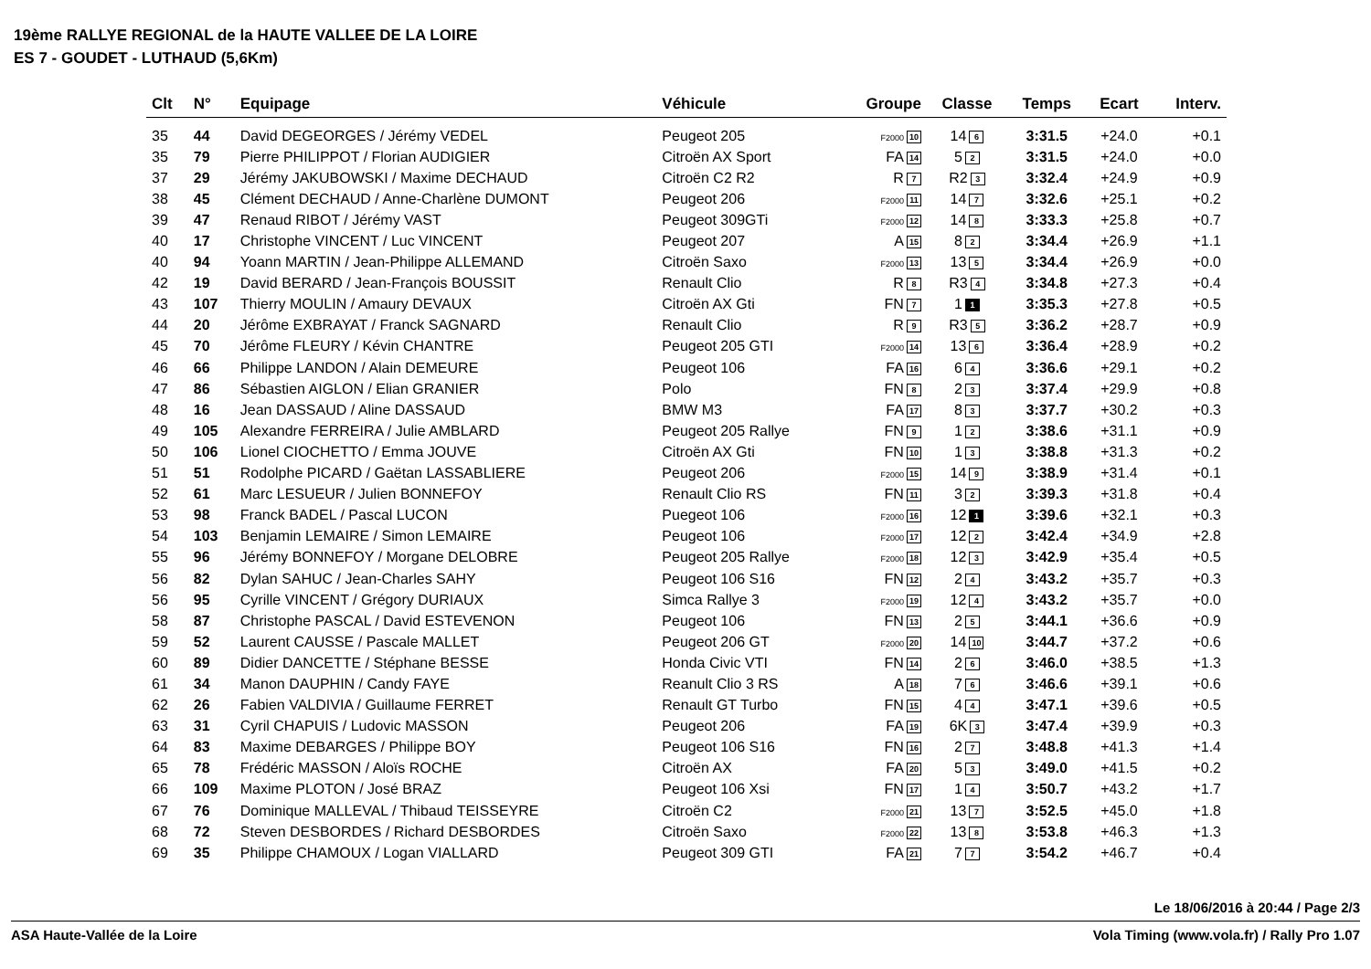19ème RALLYE REGIONAL de la HAUTE VALLEE DE LA LOIRE
ES 7 - GOUDET - LUTHAUD (5,6Km)
| Clt | N° | Equipage | Véhicule | Groupe | Classe | Temps | Ecart | Interv. |
| --- | --- | --- | --- | --- | --- | --- | --- | --- |
| 35 | 44 | David DEGEORGES / Jérémy VEDEL | Peugeot 205 | F2000 10 | 14 6 | 3:31.5 | +24.0 | +0.1 |
| 35 | 79 | Pierre PHILIPPOT / Florian AUDIGIER | Citroën AX Sport | FA 14 | 5 2 | 3:31.5 | +24.0 | +0.0 |
| 37 | 29 | Jérémy JAKUBOWSKI / Maxime DECHAUD | Citroën C2 R2 | R 7 | R2 3 | 3:32.4 | +24.9 | +0.9 |
| 38 | 45 | Clément DECHAUD / Anne-Charlène DUMONT | Peugeot 206 | F2000 11 | 14 7 | 3:32.6 | +25.1 | +0.2 |
| 39 | 47 | Renaud RIBOT / Jérémy VAST | Peugeot 309GTi | F2000 12 | 14 8 | 3:33.3 | +25.8 | +0.7 |
| 40 | 17 | Christophe VINCENT / Luc VINCENT | Peugeot 207 | A 15 | 8 2 | 3:34.4 | +26.9 | +1.1 |
| 40 | 94 | Yoann MARTIN / Jean-Philippe ALLEMAND | Citroën Saxo | F2000 13 | 13 5 | 3:34.4 | +26.9 | +0.0 |
| 42 | 19 | David BERARD / Jean-François BOUSSIT | Renault Clio | R 8 | R3 4 | 3:34.8 | +27.3 | +0.4 |
| 43 | 107 | Thierry MOULIN / Amaury DEVAUX | Citroën AX Gti | FN 7 | 1 1 | 3:35.3 | +27.8 | +0.5 |
| 44 | 20 | Jérôme EXBRAYAT / Franck SAGNARD | Renault Clio | R 9 | R3 5 | 3:36.2 | +28.7 | +0.9 |
| 45 | 70 | Jérôme FLEURY / Kévin CHANTRE | Peugeot 205 GTI | F2000 14 | 13 6 | 3:36.4 | +28.9 | +0.2 |
| 46 | 66 | Philippe LANDON / Alain DEMEURE | Peugeot 106 | FA 16 | 6 4 | 3:36.6 | +29.1 | +0.2 |
| 47 | 86 | Sébastien AIGLON / Elian GRANIER | Polo | FN 8 | 2 3 | 3:37.4 | +29.9 | +0.8 |
| 48 | 16 | Jean DASSAUD / Aline DASSAUD | BMW M3 | FA 17 | 8 3 | 3:37.7 | +30.2 | +0.3 |
| 49 | 105 | Alexandre FERREIRA / Julie AMBLARD | Peugeot 205 Rallye | FN 9 | 1 2 | 3:38.6 | +31.1 | +0.9 |
| 50 | 106 | Lionel CIOCHETTO / Emma JOUVE | Citroën AX Gti | FN 10 | 1 3 | 3:38.8 | +31.3 | +0.2 |
| 51 | 51 | Rodolphe PICARD / Gaëtan LASSABLIERE | Peugeot 206 | F2000 15 | 14 9 | 3:38.9 | +31.4 | +0.1 |
| 52 | 61 | Marc LESUEUR / Julien BONNEFOY | Renault Clio RS | FN 11 | 3 2 | 3:39.3 | +31.8 | +0.4 |
| 53 | 98 | Franck BADEL / Pascal LUCON | Puegeot 106 | F2000 16 | 12 1 | 3:39.6 | +32.1 | +0.3 |
| 54 | 103 | Benjamin LEMAIRE / Simon LEMAIRE | Peugeot 106 | F2000 17 | 12 2 | 3:42.4 | +34.9 | +2.8 |
| 55 | 96 | Jérémy BONNEFOY / Morgane DELOBRE | Peugeot 205 Rallye | F2000 18 | 12 3 | 3:42.9 | +35.4 | +0.5 |
| 56 | 82 | Dylan SAHUC / Jean-Charles SAHY | Peugeot 106 S16 | FN 12 | 2 4 | 3:43.2 | +35.7 | +0.3 |
| 56 | 95 | Cyrille VINCENT / Grégory DURIAUX | Simca Rallye 3 | F2000 19 | 12 4 | 3:43.2 | +35.7 | +0.0 |
| 58 | 87 | Christophe PASCAL / David ESTEVENON | Peugeot 106 | FN 13 | 2 5 | 3:44.1 | +36.6 | +0.9 |
| 59 | 52 | Laurent CAUSSE / Pascale MALLET | Peugeot 206 GT | F2000 20 | 14 10 | 3:44.7 | +37.2 | +0.6 |
| 60 | 89 | Didier DANCETTE / Stéphane BESSE | Honda Civic VTI | FN 14 | 2 6 | 3:46.0 | +38.5 | +1.3 |
| 61 | 34 | Manon DAUPHIN / Candy FAYE | Reanult Clio 3 RS | A 18 | 7 6 | 3:46.6 | +39.1 | +0.6 |
| 62 | 26 | Fabien VALDIVIA / Guillaume FERRET | Renault GT Turbo | FN 15 | 4 4 | 3:47.1 | +39.6 | +0.5 |
| 63 | 31 | Cyril CHAPUIS / Ludovic MASSON | Peugeot 206 | FA 19 | 6K 3 | 3:47.4 | +39.9 | +0.3 |
| 64 | 83 | Maxime DEBARGES / Philippe BOY | Peugeot 106 S16 | FN 16 | 2 7 | 3:48.8 | +41.3 | +1.4 |
| 65 | 78 | Frédéric MASSON / Aloïs ROCHE | Citroën AX | FA 20 | 5 3 | 3:49.0 | +41.5 | +0.2 |
| 66 | 109 | Maxime PLOTON / José BRAZ | Peugeot 106 Xsi | FN 17 | 1 4 | 3:50.7 | +43.2 | +1.7 |
| 67 | 76 | Dominique MALLEVAL / Thibaud TEISSEYRE | Citroën C2 | F2000 21 | 13 7 | 3:52.5 | +45.0 | +1.8 |
| 68 | 72 | Steven DESBORDES / Richard DESBORDES | Citroën Saxo | F2000 22 | 13 8 | 3:53.8 | +46.3 | +1.3 |
| 69 | 35 | Philippe CHAMOUX / Logan VIALLARD | Peugeot 309 GTI | FA 21 | 7 7 | 3:54.2 | +46.7 | +0.4 |
Le 18/06/2016 à 20:44 / Page 2/3
ASA Haute-Vallée de la Loire Vola Timing (www.vola.fr) / Rally Pro 1.07